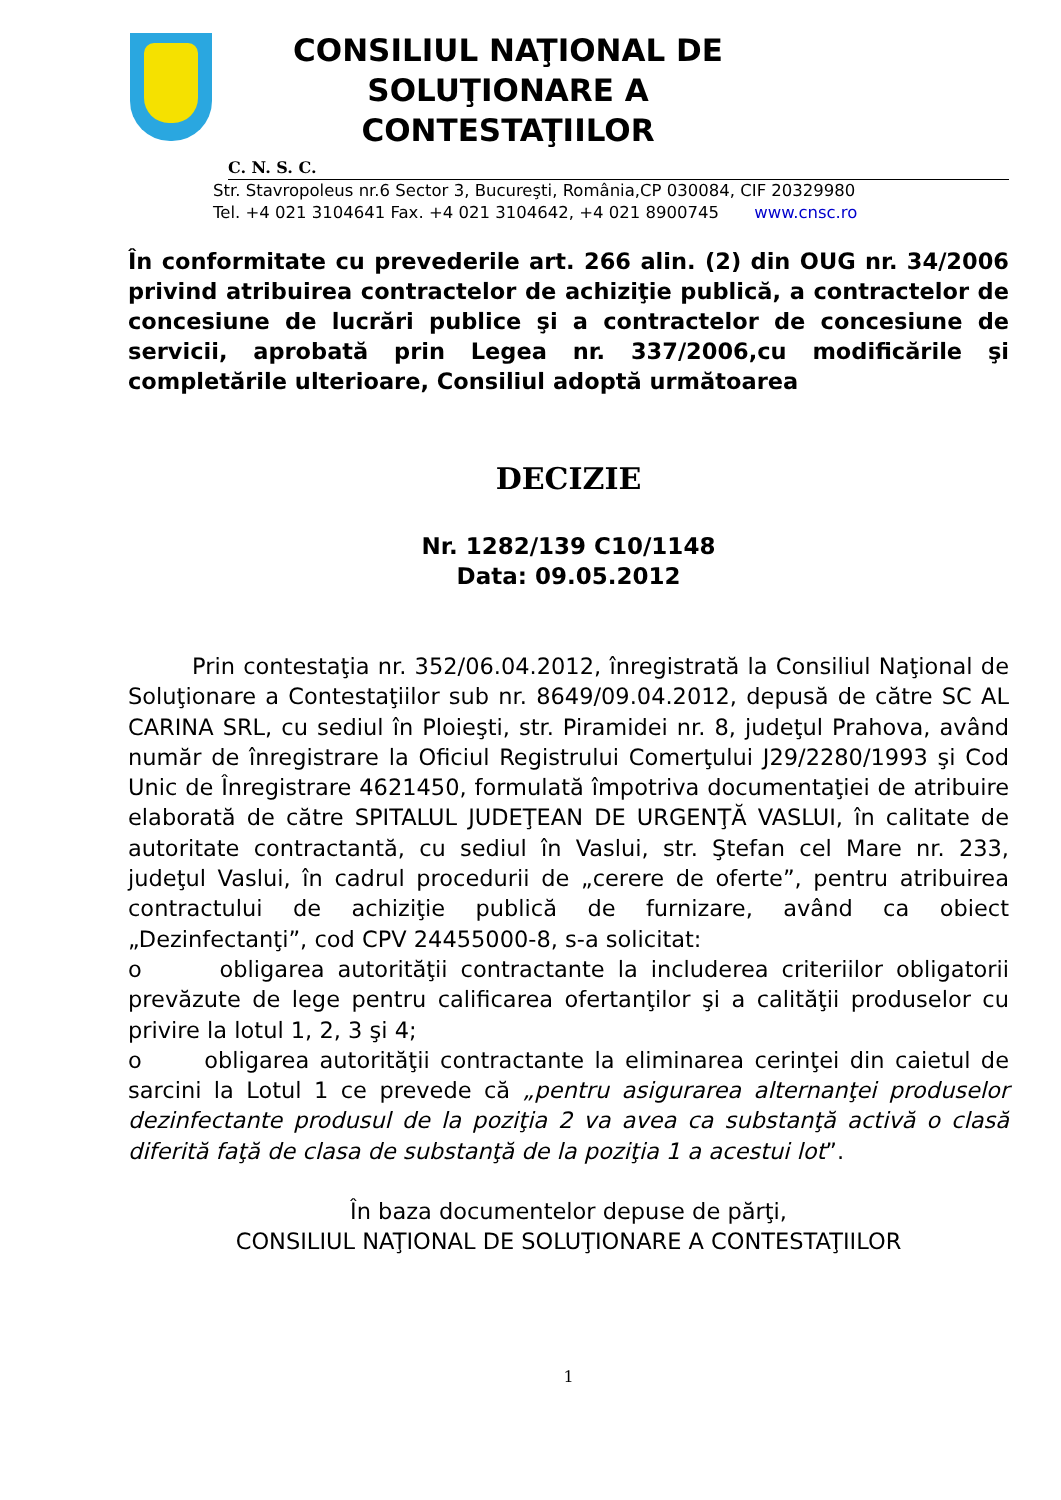CONSILIUL NAŢIONAL DE
SOLUŢIONARE A CONTESTAŢIILOR
C. N. S. C.
Str. Stavropoleus nr.6 Sector 3, Bucureşti, România,CP 030084, CIF 20329980
Tel. +4 021 3104641 Fax. +4 021 3104642, +4 021 8900745 www.cnsc.ro
În conformitate cu prevederile art. 266 alin. (2) din OUG nr. 34/2006 privind atribuirea contractelor de achiziţie publică, a contractelor de concesiune de lucrări publice şi a contractelor de concesiune de servicii, aprobată prin Legea nr. 337/2006,cu modificările şi completările ulterioare, Consiliul adoptă următoarea
DECIZIE
Nr. 1282/139 C10/1148
Data: 09.05.2012
Prin contestaţia nr. 352/06.04.2012, înregistrată la Consiliul Naţional de Soluţionare a Contestaţiilor sub nr. 8649/09.04.2012, depusă de către SC AL CARINA SRL, cu sediul în Ploieşti, str. Piramidei nr. 8, judeţul Prahova, având număr de înregistrare la Oficiul Registrului Comerţului J29/2280/1993 şi Cod Unic de Înregistrare 4621450, formulată împotriva documentaţiei de atribuire elaborată de către SPITALUL JUDEŢEAN DE URGENŢĂ VASLUI, în calitate de autoritate contractantă, cu sediul în Vaslui, str. Ştefan cel Mare nr. 233, judeţul Vaslui, în cadrul procedurii de „cerere de oferte”, pentru atribuirea contractului de achiziţie publică de furnizare, având ca obiect „Dezinfectanţi”, cod CPV 24455000-8, s-a solicitat:
o obligarea autorităţii contractante la includerea criteriilor obligatorii prevăzute de lege pentru calificarea ofertanţilor şi a calităţii produselor cu privire la lotul 1, 2, 3 şi 4;
o obligarea autorităţii contractante la eliminarea cerinţei din caietul de sarcini la Lotul 1 ce prevede că „pentru asigurarea alternanţei produselor dezinfectante produsul de la poziţia 2 va avea ca substanţă activă o clasă diferită faţă de clasa de substanţă de la poziţia 1 a acestui lot”.
În baza documentelor depuse de părţi,
CONSILIUL NAŢIONAL DE SOLUŢIONARE A CONTESTAŢIILOR
1